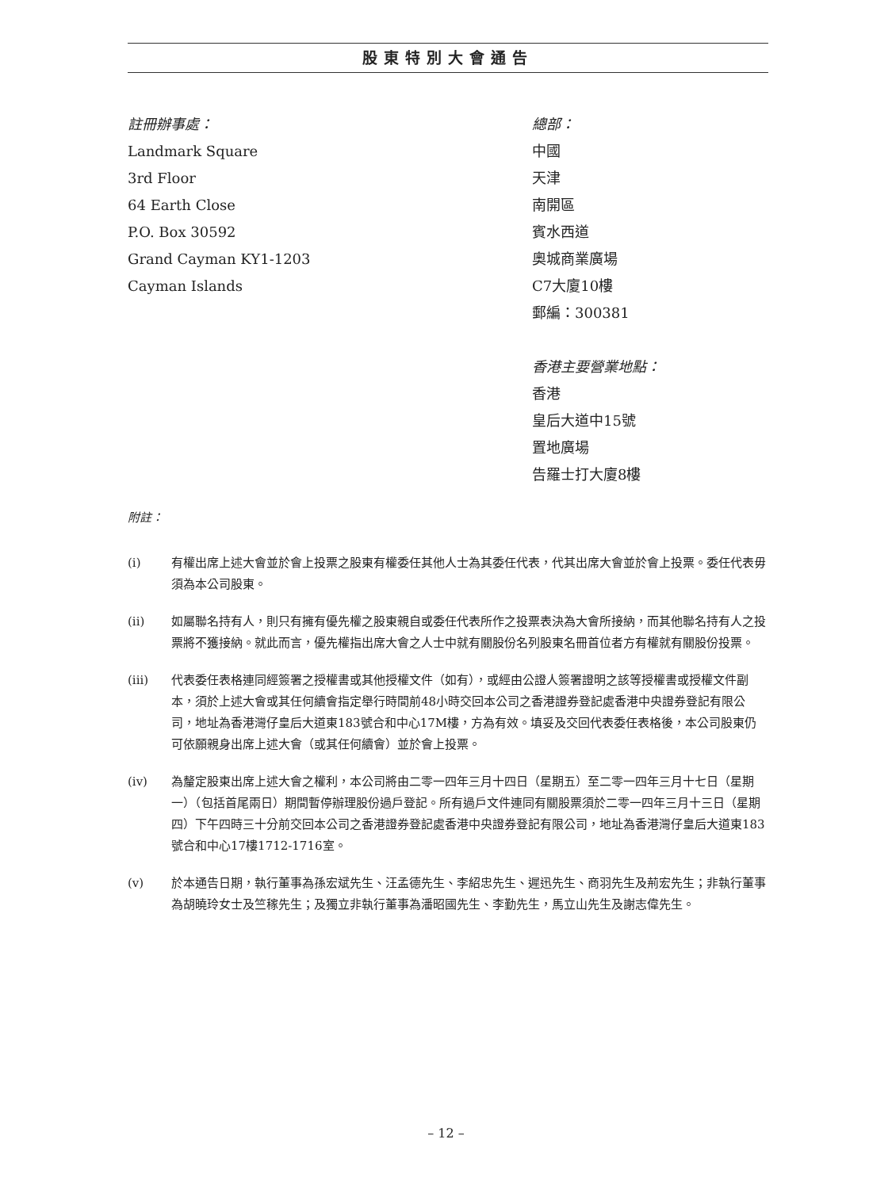股東特別大會通告
註冊辦事處：
Landmark Square
3rd Floor
64 Earth Close
P.O. Box 30592
Grand Cayman KY1-1203
Cayman Islands
總部：
中國
天津
南開區
賓水西道
奧城商業廣場
C7大廈10樓
郵編：300381
香港主要營業地點：
香港
皇后大道中15號
置地廣場
告羅士打大廈8樓
附註：
(i) 有權出席上述大會並於會上投票之股東有權委任其他人士為其委任代表，代其出席大會並於會上投票。委任代表毋須為本公司股東。
(ii) 如屬聯名持有人，則只有擁有優先權之股東親自或委任代表所作之投票表決為大會所接納，而其他聯名持有人之投票將不獲接納。就此而言，優先權指出席大會之人士中就有關股份名列股東名冊首位者方有權就有關股份投票。
(iii) 代表委任表格連同經簽署之授權書或其他授權文件（如有），或經由公證人簽署證明之該等授權書或授權文件副本，須於上述大會或其任何續會指定舉行時間前48小時交回本公司之香港證券登記處香港中央證券登記有限公司，地址為香港灣仔皇后大道東183號合和中心17M樓，方為有效。填妥及交回代表委任表格後，本公司股東仍可依願親身出席上述大會（或其任何續會）並於會上投票。
(iv) 為釐定股東出席上述大會之權利，本公司將由二零一四年三月十四日（星期五）至二零一四年三月十七日（星期一）（包括首尾兩日）期間暫停辦理股份過戶登記。所有過戶文件連同有關股票須於二零一四年三月十三日（星期四）下午四時三十分前交回本公司之香港證券登記處香港中央證券登記有限公司，地址為香港灣仔皇后大道東183號合和中心17樓1712-1716室。
(v) 於本通告日期，執行董事為孫宏斌先生、汪孟德先生、李紹忠先生、遲迅先生、商羽先生及荊宏先生；非執行董事為胡曉玲女士及竺稼先生；及獨立非執行董事為潘昭國先生、李勤先生，馬立山先生及謝志偉先生。
– 12 –